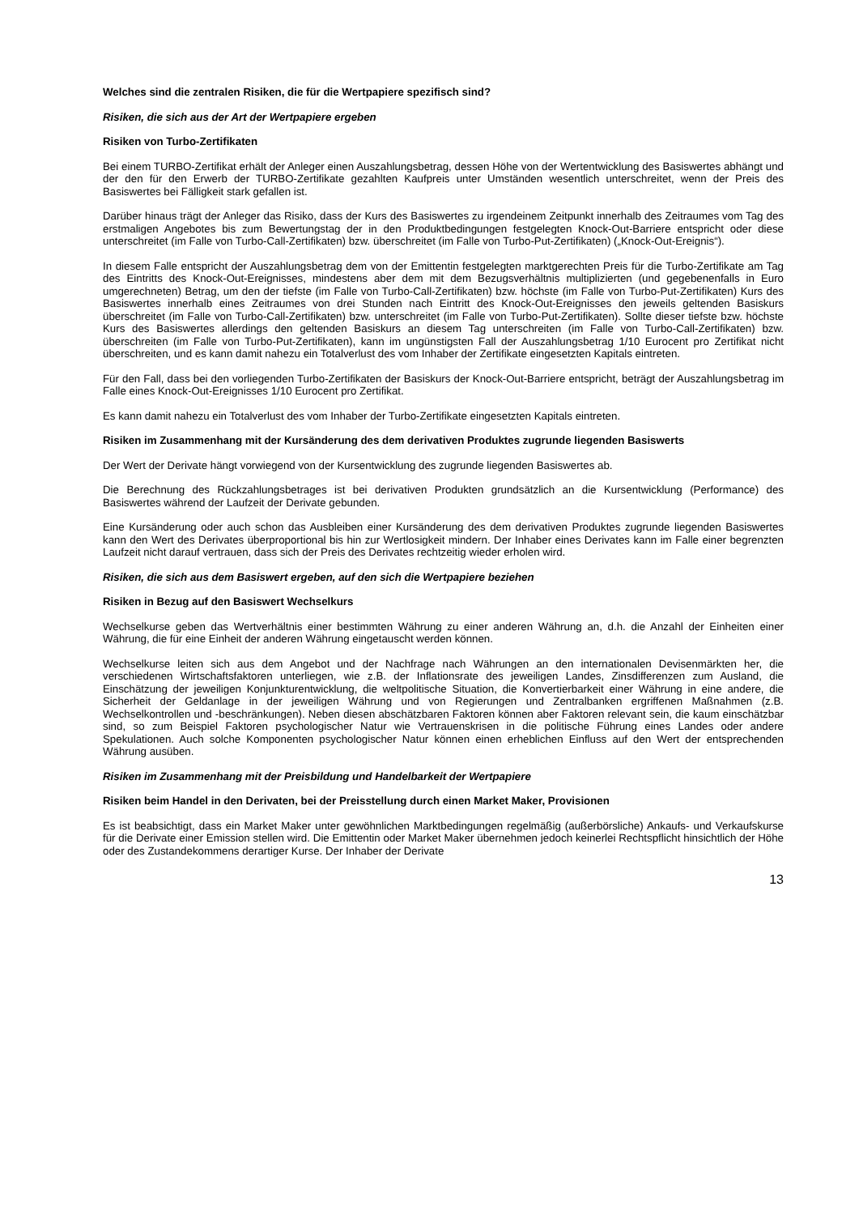Welches sind die zentralen Risiken, die für die Wertpapiere spezifisch sind?
Risiken, die sich aus der Art der Wertpapiere ergeben
Risiken von Turbo-Zertifikaten
Bei einem TURBO-Zertifikat erhält der Anleger einen Auszahlungsbetrag, dessen Höhe von der Wertentwicklung des Basiswertes abhängt und der den für den Erwerb der TURBO-Zertifikate gezahlten Kaufpreis unter Umständen wesentlich unterschreitet, wenn der Preis des Basiswertes bei Fälligkeit stark gefallen ist.
Darüber hinaus trägt der Anleger das Risiko, dass der Kurs des Basiswertes zu irgendeinem Zeitpunkt innerhalb des Zeitraumes vom Tag des erstmaligen Angebotes bis zum Bewertungstag der in den Produktbedingungen festgelegten Knock-Out-Barriere entspricht oder diese unterschreitet (im Falle von Turbo-Call-Zertifikaten) bzw. überschreitet (im Falle von Turbo-Put-Zertifikaten) („Knock-Out-Ereignis“).
In diesem Falle entspricht der Auszahlungsbetrag dem von der Emittentin festgelegten marktgerechten Preis für die Turbo-Zertifikate am Tag des Eintritts des Knock-Out-Ereignisses, mindestens aber dem mit dem Bezugsverhältnis multiplizierten (und gegebenenfalls in Euro umgerechneten) Betrag, um den der tiefste (im Falle von Turbo-Call-Zertifikaten) bzw. höchste (im Falle von Turbo-Put-Zertifikaten) Kurs des Basiswertes innerhalb eines Zeitraumes von drei Stunden nach Eintritt des Knock-Out-Ereignisses den jeweils geltenden Basiskurs überschreitet (im Falle von Turbo-Call-Zertifikaten) bzw. unterschreitet (im Falle von Turbo-Put-Zertifikaten). Sollte dieser tiefste bzw. höchste Kurs des Basiswertes allerdings den geltenden Basiskurs an diesem Tag unterschreiten (im Falle von Turbo-Call-Zertifikaten) bzw. überschreiten (im Falle von Turbo-Put-Zertifikaten), kann im ungünstigsten Fall der Auszahlungsbetrag 1/10 Eurocent pro Zertifikat nicht überschreiten, und es kann damit nahezu ein Totalverlust des vom Inhaber der Zertifikate eingesetzten Kapitals eintreten.
Für den Fall, dass bei den vorliegenden Turbo-Zertifikaten der Basiskurs der Knock-Out-Barriere entspricht, beträgt der Auszahlungsbetrag im Falle eines Knock-Out-Ereignisses 1/10 Eurocent pro Zertifikat.
Es kann damit nahezu ein Totalverlust des vom Inhaber der Turbo-Zertifikate eingesetzten Kapitals eintreten.
Risiken im Zusammenhang mit der Kursänderung des dem derivativen Produktes zugrunde liegenden Basiswerts
Der Wert der Derivate hängt vorwiegend von der Kursentwicklung des zugrunde liegenden Basiswertes ab.
Die Berechnung des Rückzahlungsbetrages ist bei derivativen Produkten grundsätzlich an die Kursentwicklung (Performance) des Basiswertes während der Laufzeit der Derivate gebunden.
Eine Kursänderung oder auch schon das Ausbleiben einer Kursänderung des dem derivativen Produktes zugrunde liegenden Basiswertes kann den Wert des Derivates überproportional bis hin zur Wertlosigkeit mindern. Der Inhaber eines Derivates kann im Falle einer begrenzten Laufzeit nicht darauf vertrauen, dass sich der Preis des Derivates rechtzeitig wieder erholen wird.
Risiken, die sich aus dem Basiswert ergeben, auf den sich die Wertpapiere beziehen
Risiken in Bezug auf den Basiswert Wechselkurs
Wechselkurse geben das Wertverhältnis einer bestimmten Währung zu einer anderen Währung an, d.h. die Anzahl der Einheiten einer Währung, die für eine Einheit der anderen Währung eingetauscht werden können.
Wechselkurse leiten sich aus dem Angebot und der Nachfrage nach Währungen an den internationalen Devisenmärkten her, die verschiedenen Wirtschaftsfaktoren unterliegen, wie z.B. der Inflationsrate des jeweiligen Landes, Zinsdifferenzen zum Ausland, die Einschätzung der jeweiligen Konjunkturentwicklung, die weltpolitische Situation, die Konvertierbarkeit einer Währung in eine andere, die Sicherheit der Geldanlage in der jeweiligen Währung und von Regierungen und Zentralbanken ergriffenen Maßnahmen (z.B. Wechselkontrollen und -beschränkungen). Neben diesen abschätzbaren Faktoren können aber Faktoren relevant sein, die kaum einschätzbar sind, so zum Beispiel Faktoren psychologischer Natur wie Vertrauenskrisen in die politische Führung eines Landes oder andere Spekulationen. Auch solche Komponenten psychologischer Natur können einen erheblichen Einfluss auf den Wert der entsprechenden Währung ausüben.
Risiken im Zusammenhang mit der Preisbildung und Handelbarkeit der Wertpapiere
Risiken beim Handel in den Derivaten, bei der Preisstellung durch einen Market Maker, Provisionen
Es ist beabsichtigt, dass ein Market Maker unter gewöhnlichen Marktbedingungen regelmäßig (außerbörsliche) Ankaufs- und Verkaufskurse für die Derivate einer Emission stellen wird. Die Emittentin oder Market Maker übernehmen jedoch keinerlei Rechtspflicht hinsichtlich der Höhe oder des Zustandekommens derartiger Kurse. Der Inhaber der Derivate
13